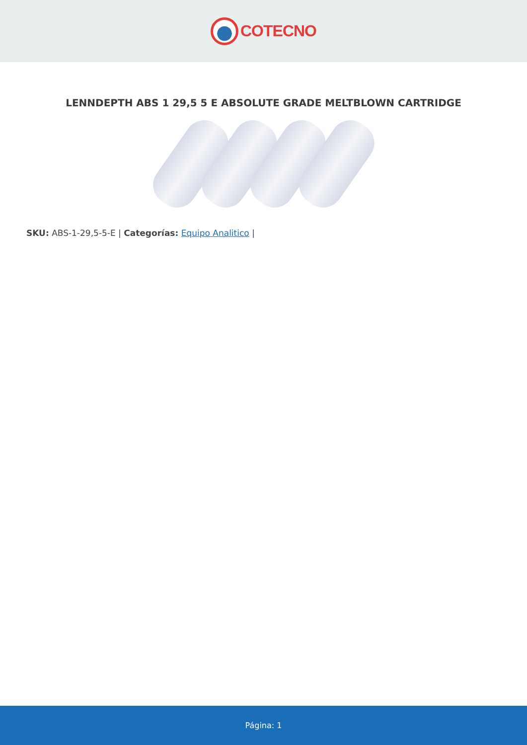COTECNO
LENNDEPTH ABS 1 29,5 5 E ABSOLUTE GRADE MELTBLOWN CARTRIDGE
SKU: ABS-1-29,5-5-E | Categorías: Equipo Analitico |
Página: 1